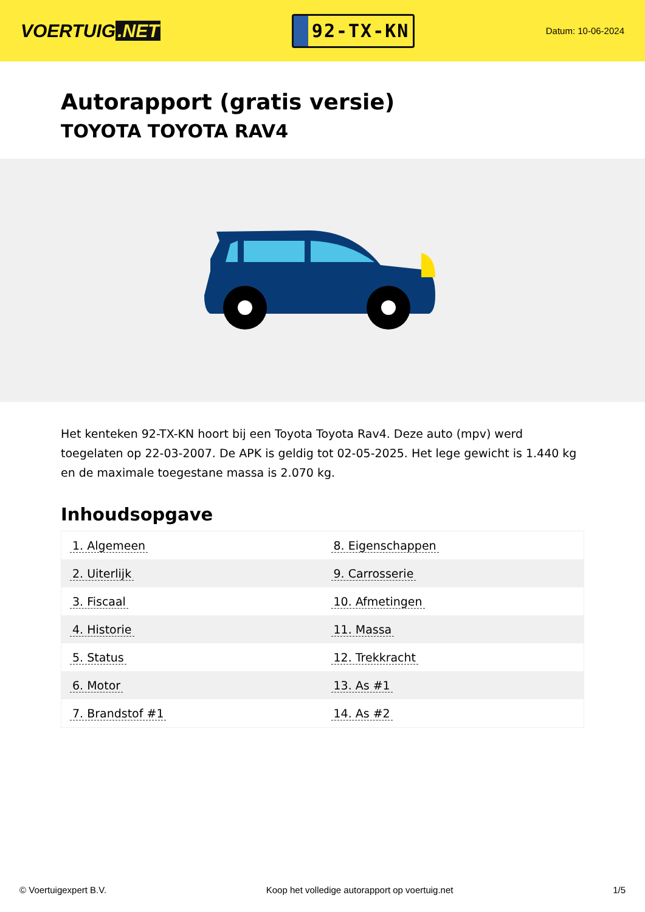VOERTUIG.NET
92-TX-KN
Datum: 10-06-2024
Autorapport (gratis versie)
TOYOTA TOYOTA RAV4
Het kenteken 92-TX-KN hoort bij een Toyota Toyota Rav4. Deze auto (mpv) werd toegelaten op 22-03-2007. De APK is geldig tot 02-05-2025. Het lege gewicht is 1.440 kg en de maximale toegestane massa is 2.070 kg.
Inhoudsopgave
| 1. Algemeen | 8. Eigenschappen |
| 2. Uiterlijk | 9. Carrosserie |
| 3. Fiscaal | 10. Afmetingen |
| 4. Historie | 11. Massa |
| 5. Status | 12. Trekkracht |
| 6. Motor | 13. As #1 |
| 7. Brandstof #1 | 14. As #2 |
© Voertuigexpert B.V. Koop het volledige autorapport op voertuig.net 1/5